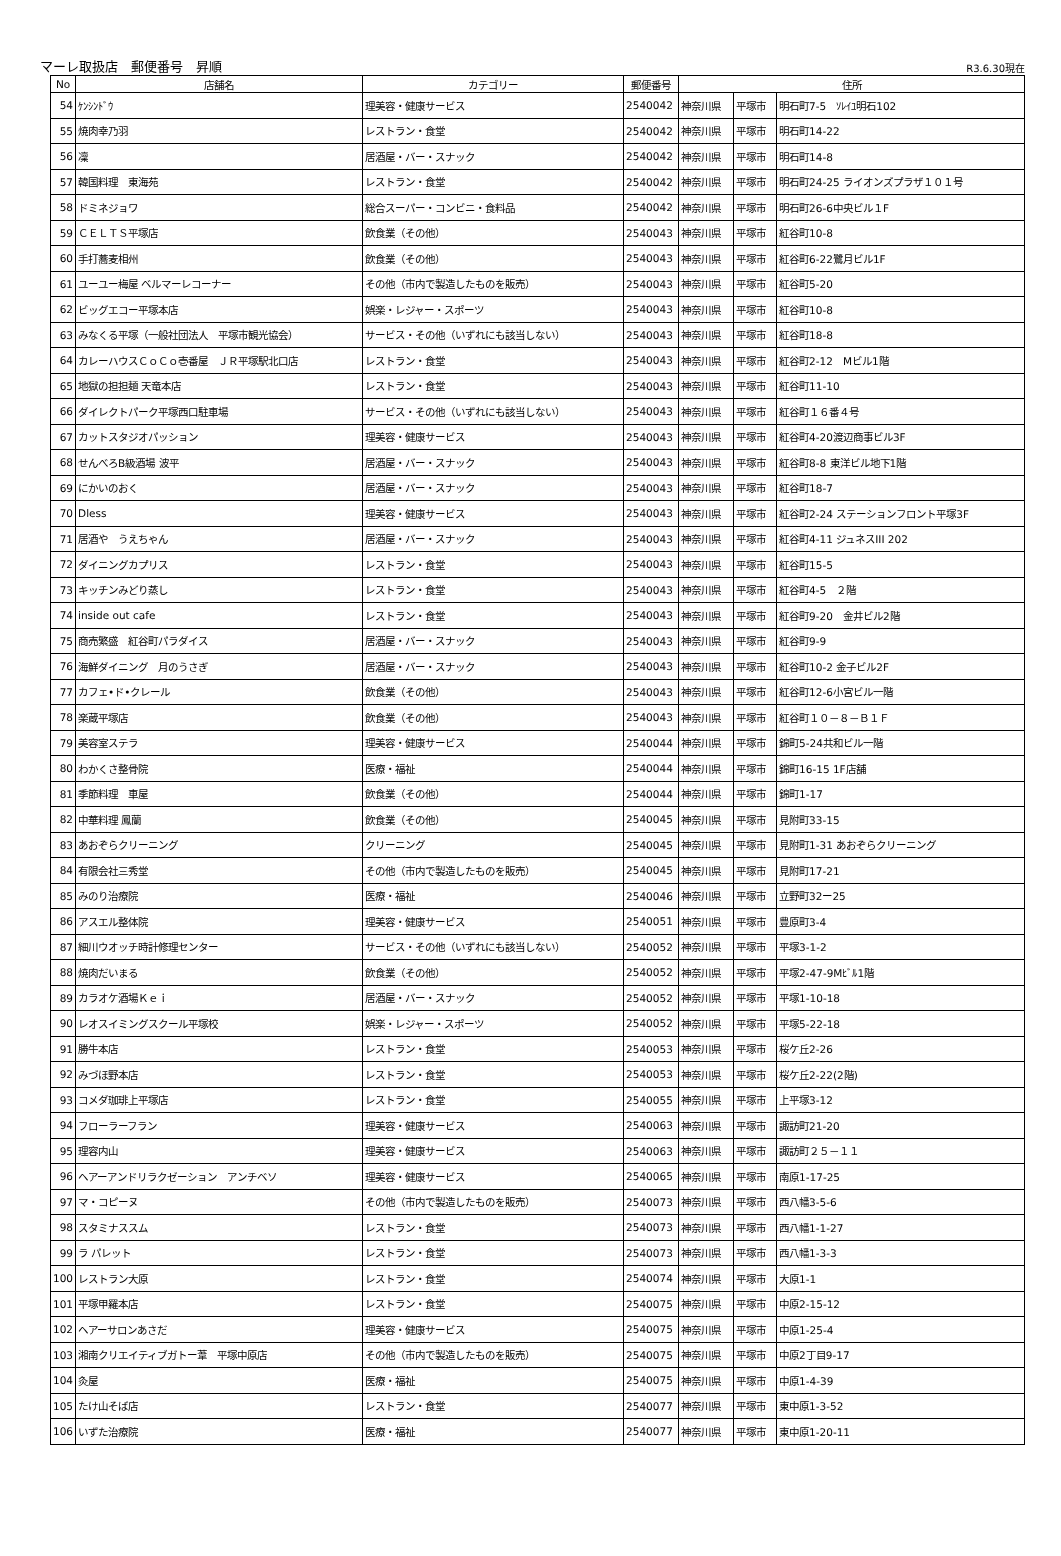マーレ取扱店　郵便番号　昇順 R3.6.30現在
| No | 店舗名 | カテゴリー | 郵便番号 | 住所 | | |
| --- | --- | --- | --- | --- | --- | --- |
| 54 | ｹﾝｼﾝﾄﾞｳ | 理美容・健康サービス | 2540042 | 神奈川県 | 平塚市 | 明石町7-5 ｿﾚｲﾕ明石102 |
| 55 | 焼肉幸乃羽 | レストラン・食堂 | 2540042 | 神奈川県 | 平塚市 | 明石町14-22 |
| 56 | 凜 | 居酒屋・バー・スナック | 2540042 | 神奈川県 | 平塚市 | 明石町14-8 |
| 57 | 韓国料理 東海苑 | レストラン・食堂 | 2540042 | 神奈川県 | 平塚市 | 明石町24-25 ライオンズプラザ１０１号 |
| 58 | ドミネジョワ | 総合スーパー・コンビニ・食料品 | 2540042 | 神奈川県 | 平塚市 | 明石町26-6中央ビル１F |
| 59 | ＣＥＬＴＳ平塚店 | 飲食業（その他） | 2540043 | 神奈川県 | 平塚市 | 紅谷町10-8 |
| 60 | 手打蕎麦相州 | 飲食業（その他） | 2540043 | 神奈川県 | 平塚市 | 紅谷町6-22鷺月ビル1F |
| 61 | ユーユー梅屋 ベルマーレコーナー | その他（市内で製造したものを販売） | 2540043 | 神奈川県 | 平塚市 | 紅谷町5-20 |
| 62 | ビッグエコー平塚本店 | 娯楽・レジャー・スポーツ | 2540043 | 神奈川県 | 平塚市 | 紅谷町10-8 |
| 63 | みなくる平塚（一般社団法人 平塚市観光協会） | サービス・その他（いずれにも該当しない） | 2540043 | 神奈川県 | 平塚市 | 紅谷町18-8 |
| 64 | カレーハウスＣｏＣｏ壱番屋 ＪＲ平塚駅北口店 | レストラン・食堂 | 2540043 | 神奈川県 | 平塚市 | 紅谷町2-12 Mビル1階 |
| 65 | 地獄の担担麺 天竜本店 | レストラン・食堂 | 2540043 | 神奈川県 | 平塚市 | 紅谷町11-10 |
| 66 | ダイレクトパーク平塚西口駐車場 | サービス・その他（いずれにも該当しない） | 2540043 | 神奈川県 | 平塚市 | 紅谷町１６番４号 |
| 67 | カットスタジオパッション | 理美容・健康サービス | 2540043 | 神奈川県 | 平塚市 | 紅谷町4-20渡辺商事ビル3F |
| 68 | せんべろB級酒場 波平 | 居酒屋・バー・スナック | 2540043 | 神奈川県 | 平塚市 | 紅谷町8-8 東洋ビル地下1階 |
| 69 | にかいのおく | 居酒屋・バー・スナック | 2540043 | 神奈川県 | 平塚市 | 紅谷町18-7 |
| 70 | Dless | 理美容・健康サービス | 2540043 | 神奈川県 | 平塚市 | 紅谷町2-24 ステーションフロント平塚3F |
| 71 | 居酒や うえちゃん | 居酒屋・バー・スナック | 2540043 | 神奈川県 | 平塚市 | 紅谷町4-11 ジュネスIII 202 |
| 72 | ダイニングカプリス | レストラン・食堂 | 2540043 | 神奈川県 | 平塚市 | 紅谷町15-5 |
| 73 | キッチンみどり蒸し | レストラン・食堂 | 2540043 | 神奈川県 | 平塚市 | 紅谷町4-5 ２階 |
| 74 | inside out cafe | レストラン・食堂 | 2540043 | 神奈川県 | 平塚市 | 紅谷町9-20 金井ビル2階 |
| 75 | 商売繁盛 紅谷町パラダイス | 居酒屋・バー・スナック | 2540043 | 神奈川県 | 平塚市 | 紅谷町9-9 |
| 76 | 海鮮ダイニング 月のうさぎ | 居酒屋・バー・スナック | 2540043 | 神奈川県 | 平塚市 | 紅谷町10-2 金子ビル2F |
| 77 | カフェ•ド•クレール | 飲食業（その他） | 2540043 | 神奈川県 | 平塚市 | 紅谷町12-6小宮ビル一階 |
| 78 | 楽蔵平塚店 | 飲食業（その他） | 2540043 | 神奈川県 | 平塚市 | 紅谷町１０－８－Ｂ１Ｆ |
| 79 | 美容室ステラ | 理美容・健康サービス | 2540044 | 神奈川県 | 平塚市 | 錦町5-24共和ビル一階 |
| 80 | わかくさ整骨院 | 医療・福祉 | 2540044 | 神奈川県 | 平塚市 | 錦町16-15 1F店舗 |
| 81 | 季節料理 車屋 | 飲食業（その他） | 2540044 | 神奈川県 | 平塚市 | 錦町1-17 |
| 82 | 中華料理 鳳蘭 | 飲食業（その他） | 2540045 | 神奈川県 | 平塚市 | 見附町33-15 |
| 83 | あおぞらクリーニング | クリーニング | 2540045 | 神奈川県 | 平塚市 | 見附町1-31 あおぞらクリーニング |
| 84 | 有限会社三秀堂 | その他（市内で製造したものを販売） | 2540045 | 神奈川県 | 平塚市 | 見附町17-21 |
| 85 | みのり治療院 | 医療・福祉 | 2540046 | 神奈川県 | 平塚市 | 立野町32ー25 |
| 86 | アスエル整体院 | 理美容・健康サービス | 2540051 | 神奈川県 | 平塚市 | 豊原町3-4 |
| 87 | 細川ウオッチ時計修理センター | サービス・その他（いずれにも該当しない） | 2540052 | 神奈川県 | 平塚市 | 平塚3-1-2 |
| 88 | 焼肉だいまる | 飲食業（その他） | 2540052 | 神奈川県 | 平塚市 | 平塚2-47-9Mﾋﾞﾙ1階 |
| 89 | カラオケ酒場Ｋｅｉ | 居酒屋・バー・スナック | 2540052 | 神奈川県 | 平塚市 | 平塚1-10-18 |
| 90 | レオスイミングスクール平塚校 | 娯楽・レジャー・スポーツ | 2540052 | 神奈川県 | 平塚市 | 平塚5-22-18 |
| 91 | 勝牛本店 | レストラン・食堂 | 2540053 | 神奈川県 | 平塚市 | 桜ケ丘2-26 |
| 92 | みづほ野本店 | レストラン・食堂 | 2540053 | 神奈川県 | 平塚市 | 桜ケ丘2-22(2階) |
| 93 | コメダ珈琲上平塚店 | レストラン・食堂 | 2540055 | 神奈川県 | 平塚市 | 上平塚3-12 |
| 94 | フローラーフラン | 理美容・健康サービス | 2540063 | 神奈川県 | 平塚市 | 諏訪町21-20 |
| 95 | 理容内山 | 理美容・健康サービス | 2540063 | 神奈川県 | 平塚市 | 諏訪町２５－１１ |
| 96 | ヘアーアンドリラクゼーション アンチベソ | 理美容・健康サービス | 2540065 | 神奈川県 | 平塚市 | 南原1-17-25 |
| 97 | マ・コピーヌ | その他（市内で製造したものを販売） | 2540073 | 神奈川県 | 平塚市 | 西八幡3-5-6 |
| 98 | スタミナススム | レストラン・食堂 | 2540073 | 神奈川県 | 平塚市 | 西八幡1-1-27 |
| 99 | ラ パレット | レストラン・食堂 | 2540073 | 神奈川県 | 平塚市 | 西八幡1-3-3 |
| 100 | レストラン大原 | レストラン・食堂 | 2540074 | 神奈川県 | 平塚市 | 大原1-1 |
| 101 | 平塚甲羅本店 | レストラン・食堂 | 2540075 | 神奈川県 | 平塚市 | 中原2-15-12 |
| 102 | ヘアーサロンあさだ | 理美容・健康サービス | 2540075 | 神奈川県 | 平塚市 | 中原1-25-4 |
| 103 | 湘南クリエイティブガトー葦 平塚中原店 | その他（市内で製造したものを販売） | 2540075 | 神奈川県 | 平塚市 | 中原2丁目9-17 |
| 104 | 灸屋 | 医療・福祉 | 2540075 | 神奈川県 | 平塚市 | 中原1-4-39 |
| 105 | たけ山そば店 | レストラン・食堂 | 2540077 | 神奈川県 | 平塚市 | 東中原1-3-52 |
| 106 | いずた治療院 | 医療・福祉 | 2540077 | 神奈川県 | 平塚市 | 東中原1-20-11 |